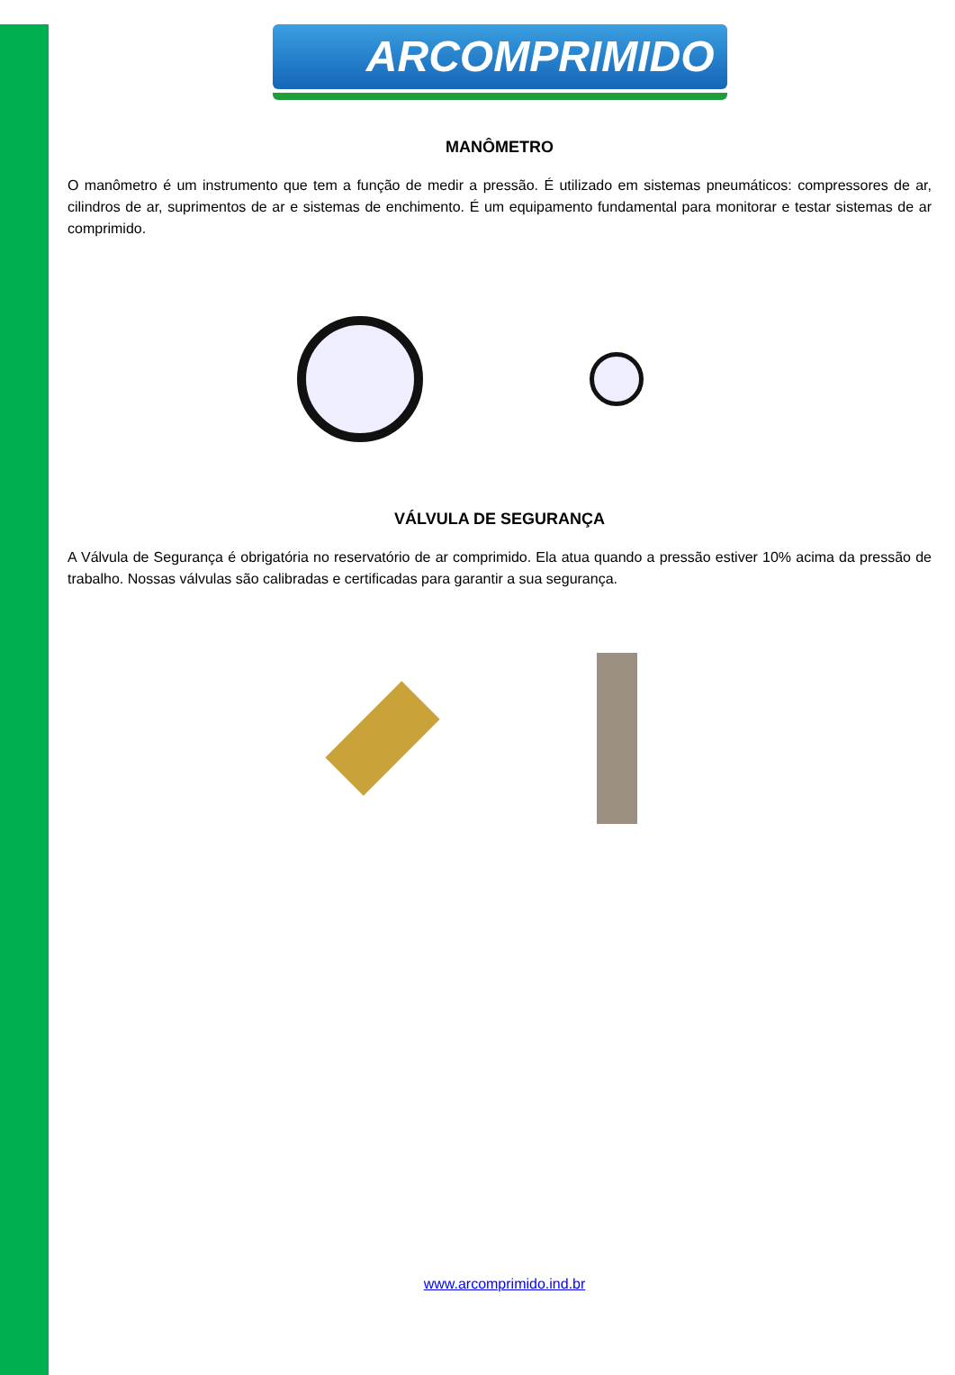ARCOMPRIMIDO
MANÔMETRO
O manômetro é um instrumento que tem a função de medir a pressão. É utilizado em sistemas pneumáticos: compressores de ar, cilindros de ar, suprimentos de ar e sistemas de enchimento. É um equipamento fundamental para monitorar e testar sistemas de ar comprimido.
VÁLVULA DE SEGURANÇA
A Válvula de Segurança é obrigatória no reservatório de ar comprimido. Ela atua quando a pressão estiver 10% acima da pressão de trabalho. Nossas válvulas são calibradas e certificadas para garantir a sua segurança.
www.arcomprimido.ind.br